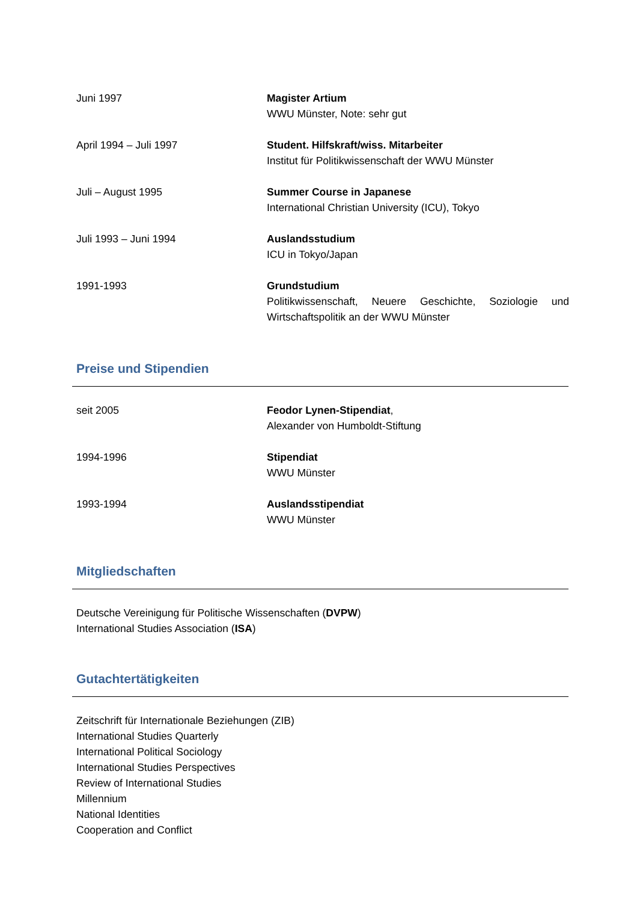Juni 1997 Magister Artium
WWU Münster, Note: sehr gut
April 1994 – Juli 1997 Student. Hilfskraft/wiss. Mitarbeiter
Institut für Politikwissenschaft der WWU Münster
Juli – August 1995 Summer Course in Japanese
International Christian University (ICU), Tokyo
Juli 1993 – Juni 1994 Auslandsstudium
ICU in Tokyo/Japan
1991-1993 Grundstudium
Politikwissenschaft, Neuere Geschichte, Soziologie und Wirtschaftspolitik an der WWU Münster
Preise und Stipendien
seit 2005 Feodor Lynen-Stipendiat,
Alexander von Humboldt-Stiftung
1994-1996 Stipendiat
WWU Münster
1993-1994 Auslandsstipendiat
WWU Münster
Mitgliedschaften
Deutsche Vereinigung für Politische Wissenschaften (DVPW)
International Studies Association (ISA)
Gutachtertätigkeiten
Zeitschrift für Internationale Beziehungen (ZIB)
International Studies Quarterly
International Political Sociology
International Studies Perspectives
Review of International Studies
Millennium
National Identities
Cooperation and Conflict